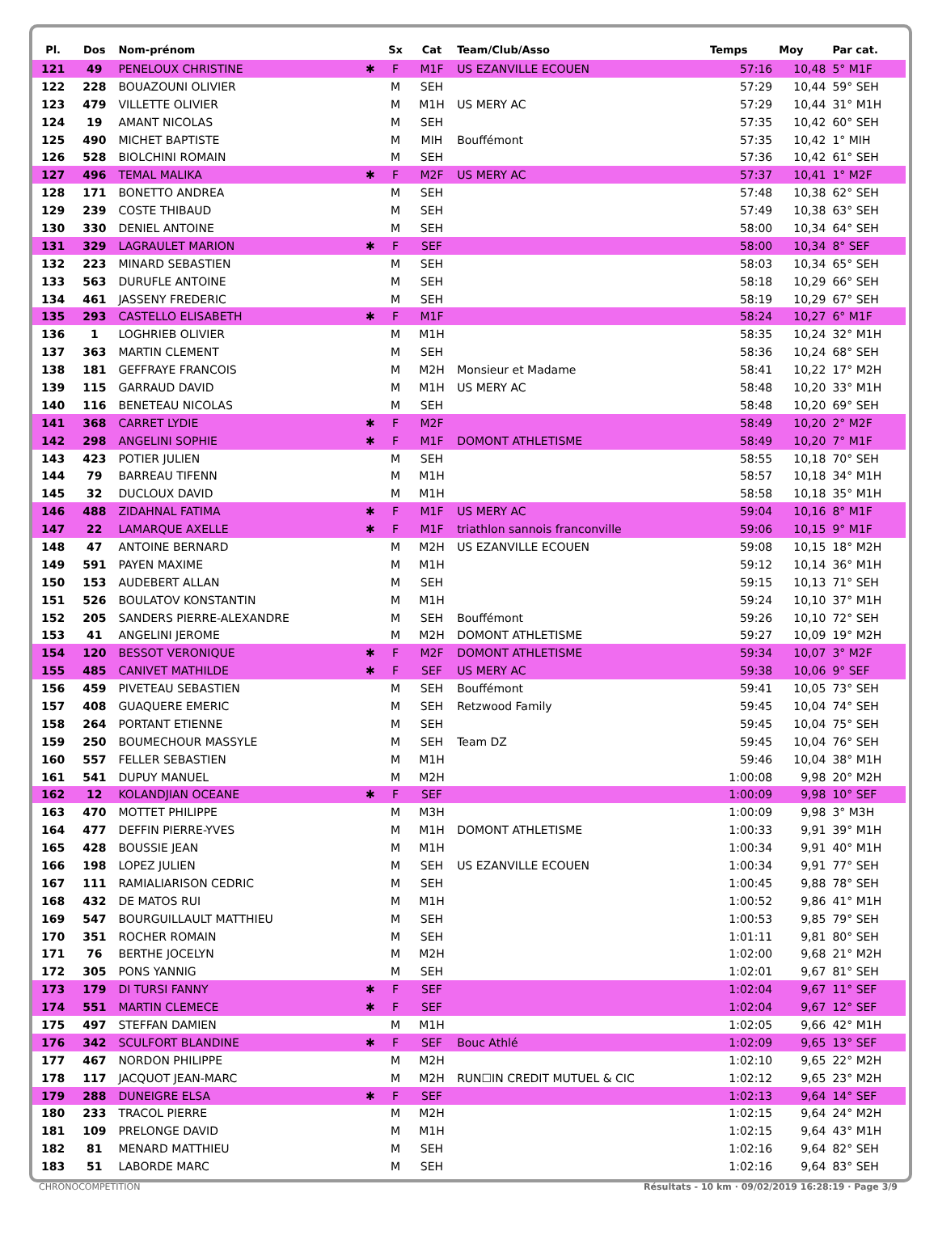| Pl. | Dos | Nom-prénom | | Sx | Cat | Team/Club/Asso | Temps | Moy | Par cat. |
| --- | --- | --- | --- | --- | --- | --- | --- | --- | --- |
| 121 | 49 | PENELOUX CHRISTINE | ✱ | F | M1F | US EZANVILLE ECOUEN | 57:16 | 10,48 | 5° M1F |
| 122 | 228 | BOUAZOUNI OLIVIER | | M | SEH | | 57:29 | 10,44 | 59° SEH |
| 123 | 479 | VILLETTE OLIVIER | | M | M1H | US MERY AC | 57:29 | 10,44 | 31° M1H |
| 124 | 19 | AMANT NICOLAS | | M | SEH | | 57:35 | 10,42 | 60° SEH |
| 125 | 490 | MICHET BAPTISTE | | M | MIH | Bouffémont | 57:35 | 10,42 | 1° MIH |
| 126 | 528 | BIOLCHINI ROMAIN | | M | SEH | | 57:36 | 10,42 | 61° SEH |
| 127 | 496 | TEMAL MALIKA | ✱ | F | M2F | US MERY AC | 57:37 | 10,41 | 1° M2F |
| 128 | 171 | BONETTO ANDREA | | M | SEH | | 57:48 | 10,38 | 62° SEH |
| 129 | 239 | COSTE THIBAUD | | M | SEH | | 57:49 | 10,38 | 63° SEH |
| 130 | 330 | DENIEL ANTOINE | | M | SEH | | 58:00 | 10,34 | 64° SEH |
| 131 | 329 | LAGRAULET MARION | ✱ | F | SEF | | 58:00 | 10,34 | 8° SEF |
| 132 | 223 | MINARD SEBASTIEN | | M | SEH | | 58:03 | 10,34 | 65° SEH |
| 133 | 563 | DURUFLE ANTOINE | | M | SEH | | 58:18 | 10,29 | 66° SEH |
| 134 | 461 | JASSENY FREDERIC | | M | SEH | | 58:19 | 10,29 | 67° SEH |
| 135 | 293 | CASTELLO ELISABETH | ✱ | F | M1F | | 58:24 | 10,27 | 6° M1F |
| 136 | 1 | LOGHRIEB OLIVIER | | M | M1H | | 58:35 | 10,24 | 32° M1H |
| 137 | 363 | MARTIN CLEMENT | | M | SEH | | 58:36 | 10,24 | 68° SEH |
| 138 | 181 | GEFFRAYE FRANCOIS | | M | M2H | Monsieur et Madame | 58:41 | 10,22 | 17° M2H |
| 139 | 115 | GARRAUD DAVID | | M | M1H | US MERY AC | 58:48 | 10,20 | 33° M1H |
| 140 | 116 | BENETEAU NICOLAS | | M | SEH | | 58:48 | 10,20 | 69° SEH |
| 141 | 368 | CARRET LYDIE | ✱ | F | M2F | | 58:49 | 10,20 | 2° M2F |
| 142 | 298 | ANGELINI SOPHIE | ✱ | F | M1F | DOMONT ATHLETISME | 58:49 | 10,20 | 7° M1F |
| 143 | 423 | POTIER JULIEN | | M | SEH | | 58:55 | 10,18 | 70° SEH |
| 144 | 79 | BARREAU TIFENN | | M | M1H | | 58:57 | 10,18 | 34° M1H |
| 145 | 32 | DUCLOUX DAVID | | M | M1H | | 58:58 | 10,18 | 35° M1H |
| 146 | 488 | ZIDAHNAL FATIMA | ✱ | F | M1F | US MERY AC | 59:04 | 10,16 | 8° M1F |
| 147 | 22 | LAMARQUE AXELLE | ✱ | F | M1F | triathlon sannois franconville | 59:06 | 10,15 | 9° M1F |
| 148 | 47 | ANTOINE BERNARD | | M | M2H | US EZANVILLE ECOUEN | 59:08 | 10,15 | 18° M2H |
| 149 | 591 | PAYEN MAXIME | | M | M1H | | 59:12 | 10,14 | 36° M1H |
| 150 | 153 | AUDEBERT ALLAN | | M | SEH | | 59:15 | 10,13 | 71° SEH |
| 151 | 526 | BOULATOV KONSTANTIN | | M | M1H | | 59:24 | 10,10 | 37° M1H |
| 152 | 205 | SANDERS PIERRE-ALEXANDRE | | M | SEH | Bouffémont | 59:26 | 10,10 | 72° SEH |
| 153 | 41 | ANGELINI JEROME | | M | M2H | DOMONT ATHLETISME | 59:27 | 10,09 | 19° M2H |
| 154 | 120 | BESSOT VERONIQUE | ✱ | F | M2F | DOMONT ATHLETISME | 59:34 | 10,07 | 3° M2F |
| 155 | 485 | CANIVET MATHILDE | ✱ | F | SEF | US MERY AC | 59:38 | 10,06 | 9° SEF |
| 156 | 459 | PIVETEAU SEBASTIEN | | M | SEH | Bouffémont | 59:41 | 10,05 | 73° SEH |
| 157 | 408 | GUAQUERE EMERIC | | M | SEH | Retzwood Family | 59:45 | 10,04 | 74° SEH |
| 158 | 264 | PORTANT ETIENNE | | M | SEH | | 59:45 | 10,04 | 75° SEH |
| 159 | 250 | BOUMECHOUR MASSYLE | | M | SEH | Team DZ | 59:45 | 10,04 | 76° SEH |
| 160 | 557 | FELLER SEBASTIEN | | M | M1H | | 59:46 | 10,04 | 38° M1H |
| 161 | 541 | DUPUY MANUEL | | M | M2H | | 1:00:08 | 9,98 | 20° M2H |
| 162 | 12 | KOLANDJIAN OCEANE | ✱ | F | SEF | | 1:00:09 | 9,98 | 10° SEF |
| 163 | 470 | MOTTET PHILIPPE | | M | M3H | | 1:00:09 | 9,98 | 3° M3H |
| 164 | 477 | DEFFIN PIERRE-YVES | | M | M1H | DOMONT ATHLETISME | 1:00:33 | 9,91 | 39° M1H |
| 165 | 428 | BOUSSIE JEAN | | M | M1H | | 1:00:34 | 9,91 | 40° M1H |
| 166 | 198 | LOPEZ JULIEN | | M | SEH | US EZANVILLE ECOUEN | 1:00:34 | 9,91 | 77° SEH |
| 167 | 111 | RAMIALIARISON CEDRIC | | M | SEH | | 1:00:45 | 9,88 | 78° SEH |
| 168 | 432 | DE MATOS RUI | | M | M1H | | 1:00:52 | 9,86 | 41° M1H |
| 169 | 547 | BOURGUILLAULT MATTHIEU | | M | SEH | | 1:00:53 | 9,85 | 79° SEH |
| 170 | 351 | ROCHER ROMAIN | | M | SEH | | 1:01:11 | 9,81 | 80° SEH |
| 171 | 76 | BERTHE JOCELYN | | M | M2H | | 1:02:00 | 9,68 | 21° M2H |
| 172 | 305 | PONS YANNIG | | M | SEH | | 1:02:01 | 9,67 | 81° SEH |
| 173 | 179 | DI TURSI FANNY | ✱ | F | SEF | | 1:02:04 | 9,67 | 11° SEF |
| 174 | 551 | MARTIN CLEMECE | ✱ | F | SEF | | 1:02:04 | 9,67 | 12° SEF |
| 175 | 497 | STEFFAN DAMIEN | | M | M1H | | 1:02:05 | 9,66 | 42° M1H |
| 176 | 342 | SCULFORT BLANDINE | ✱ | F | SEF | Bouc Athlé | 1:02:09 | 9,65 | 13° SEF |
| 177 | 467 | NORDON PHILIPPE | | M | M2H | | 1:02:10 | 9,65 | 22° M2H |
| 178 | 117 | JACQUOT JEAN-MARC | | M | M2H | RUN☐IN CREDIT MUTUEL & CIC | 1:02:12 | 9,65 | 23° M2H |
| 179 | 288 | DUNEIGRE ELSA | ✱ | F | SEF | | 1:02:13 | 9,64 | 14° SEF |
| 180 | 233 | TRACOL PIERRE | | M | M2H | | 1:02:15 | 9,64 | 24° M2H |
| 181 | 109 | PRELONGE DAVID | | M | M1H | | 1:02:15 | 9,64 | 43° M1H |
| 182 | 81 | MENARD MATTHIEU | | M | SEH | | 1:02:16 | 9,64 | 82° SEH |
| 183 | 51 | LABORDE MARC | | M | SEH | | 1:02:16 | 9,64 | 83° SEH |
CHRONOCOMPETITION Résultats - 10 km · 09/02/2019 16:28:19 · Page 3/9